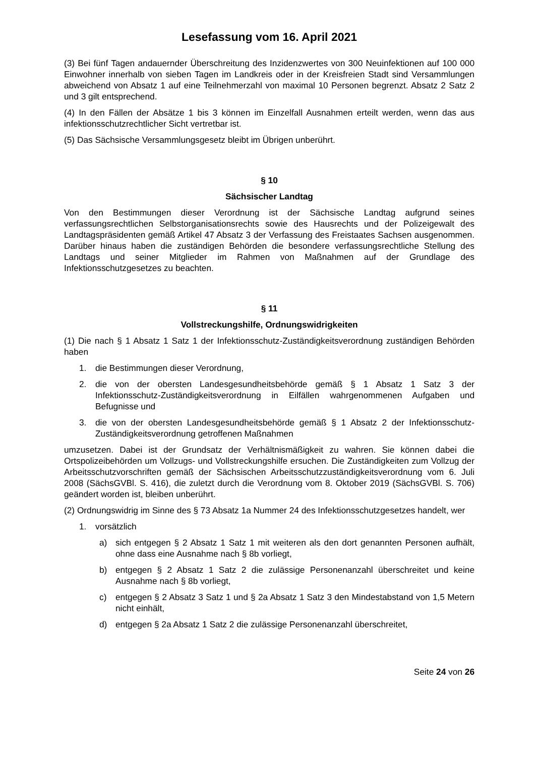Lesefassung vom 16. April 2021
(3) Bei fünf Tagen andauernder Überschreitung des Inzidenzwertes von 300 Neuinfektionen auf 100 000 Einwohner innerhalb von sieben Tagen im Landkreis oder in der Kreisfreien Stadt sind Versammlungen abweichend von Absatz 1 auf eine Teilnehmerzahl von maximal 10 Personen begrenzt. Absatz 2 Satz 2 und 3 gilt entsprechend.
(4) In den Fällen der Absätze 1 bis 3 können im Einzelfall Ausnahmen erteilt werden, wenn das aus infektionsschutzrechtlicher Sicht vertretbar ist.
(5) Das Sächsische Versammlungsgesetz bleibt im Übrigen unberührt.
§ 10
Sächsischer Landtag
Von den Bestimmungen dieser Verordnung ist der Sächsische Landtag aufgrund seines verfassungsrechtlichen Selbstorganisationsrechts sowie des Hausrechts und der Polizeigewalt des Landtagspräsidenten gemäß Artikel 47 Absatz 3 der Verfassung des Freistaates Sachsen ausgenommen. Darüber hinaus haben die zuständigen Behörden die besondere verfassungsrechtliche Stellung des Landtags und seiner Mitglieder im Rahmen von Maßnahmen auf der Grundlage des Infektionsschutzgesetzes zu beachten.
§ 11
Vollstreckungshilfe, Ordnungswidrigkeiten
(1) Die nach § 1 Absatz 1 Satz 1 der Infektionsschutz-Zuständigkeitsverordnung zuständigen Behörden haben
1. die Bestimmungen dieser Verordnung,
2. die von der obersten Landesgesundheitsbehörde gemäß § 1 Absatz 1 Satz 3 der Infektionsschutz-Zuständigkeitsverordnung in Eilfällen wahrgenommenen Aufgaben und Befugnisse und
3. die von der obersten Landesgesundheitsbehörde gemäß § 1 Absatz 2 der Infektionsschutz-Zuständigkeitsverordnung getroffenen Maßnahmen
umzusetzen. Dabei ist der Grundsatz der Verhältnismäßigkeit zu wahren. Sie können dabei die Ortspolizeibehörden um Vollzugs- und Vollstreckungshilfe ersuchen. Die Zuständigkeiten zum Vollzug der Arbeitsschutzvorschriften gemäß der Sächsischen Arbeitsschutzzuständigkeitsverordnung vom 6. Juli 2008 (SächsGVBl. S. 416), die zuletzt durch die Verordnung vom 8. Oktober 2019 (SächsGVBl. S. 706) geändert worden ist, bleiben unberührt.
(2) Ordnungswidrig im Sinne des § 73 Absatz 1a Nummer 24 des Infektionsschutzgesetzes handelt, wer
1. vorsätzlich
a) sich entgegen § 2 Absatz 1 Satz 1 mit weiteren als den dort genannten Personen aufhält, ohne dass eine Ausnahme nach § 8b vorliegt,
b) entgegen § 2 Absatz 1 Satz 2 die zulässige Personenanzahl überschreitet und keine Ausnahme nach § 8b vorliegt,
c) entgegen § 2 Absatz 3 Satz 1 und § 2a Absatz 1 Satz 3 den Mindestabstand von 1,5 Metern nicht einhält,
d) entgegen § 2a Absatz 1 Satz 2 die zulässige Personenanzahl überschreitet,
Seite 24 von 26